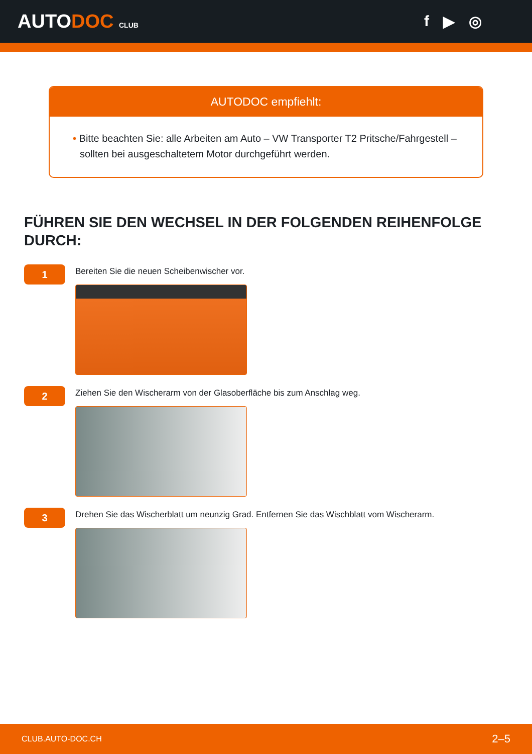AUTODOC CLUB
f ▶ ◎
AUTODOC empfiehlt:
• Bitte beachten Sie: alle Arbeiten am Auto – VW Transporter T2 Pritsche/Fahrgestell – sollten bei ausgeschaltetem Motor durchgeführt werden.
FÜHREN SIE DEN WECHSEL IN DER FOLGENDEN REIHENFOLGE DURCH:
1
Bereiten Sie die neuen Scheibenwischer vor.
2
Ziehen Sie den Wischerarm von der Glasoberfläche bis zum Anschlag weg.
3
Drehen Sie das Wischerblatt um neunzig Grad. Entfernen Sie das Wischblatt vom Wischerarm.
CLUB.AUTO-DOC.CH 2–5